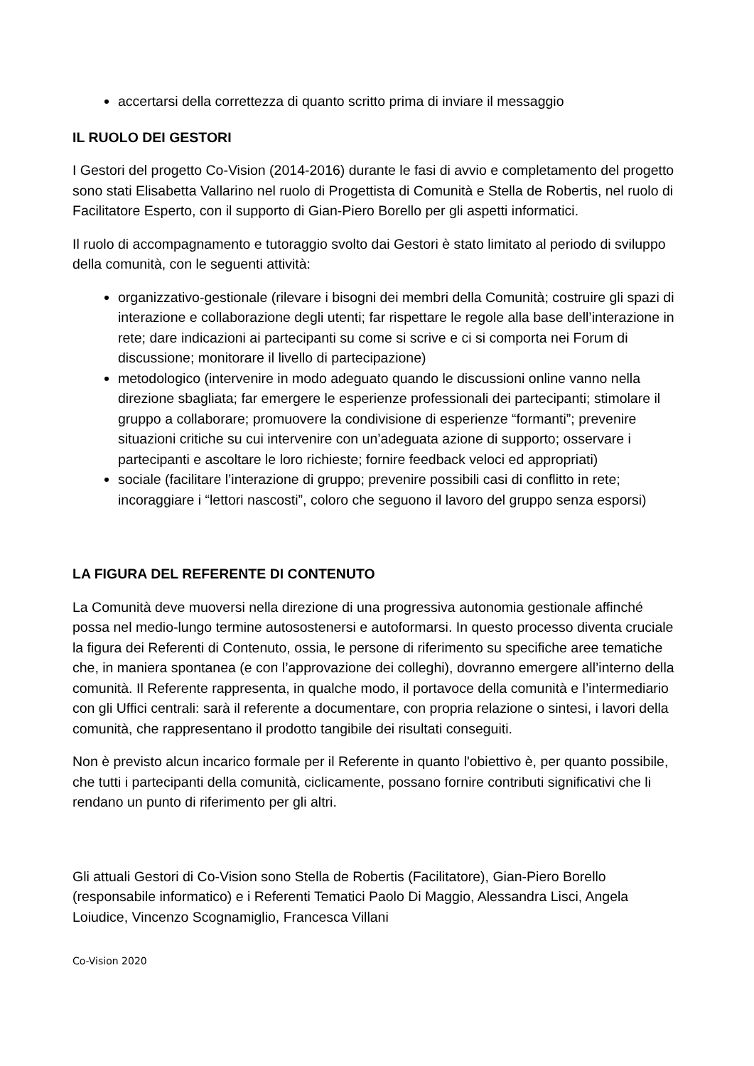accertarsi della correttezza di quanto scritto prima di inviare il messaggio
IL RUOLO DEI GESTORI
I Gestori del progetto Co-Vision (2014-2016) durante le fasi di avvio e completamento del progetto sono stati Elisabetta Vallarino nel ruolo di Progettista di Comunità e Stella de Robertis, nel ruolo di Facilitatore Esperto, con il supporto di Gian-Piero Borello per gli aspetti informatici.
Il ruolo di accompagnamento e tutoraggio svolto dai Gestori è stato limitato al periodo di sviluppo della comunità, con le seguenti attività:
organizzativo-gestionale (rilevare i bisogni dei membri della Comunità; costruire gli spazi di interazione e collaborazione degli utenti; far rispettare le regole alla base dell’interazione in rete; dare indicazioni ai partecipanti su come si scrive e ci si comporta nei Forum di discussione; monitorare il livello di partecipazione)
metodologico (intervenire in modo adeguato quando le discussioni online vanno nella direzione sbagliata; far emergere le esperienze professionali dei partecipanti; stimolare il gruppo a collaborare; promuovere la condivisione di esperienze “formanti”; prevenire situazioni critiche su cui intervenire con un’adeguata azione di supporto; osservare i partecipanti e ascoltare le loro richieste; fornire feedback veloci ed appropriati)
sociale (facilitare l’interazione di gruppo; prevenire possibili casi di conflitto in rete; incoraggiare i “lettori nascosti”, coloro che seguono il lavoro del gruppo senza esporsi)
LA FIGURA DEL REFERENTE DI CONTENUTO
La Comunità deve muoversi nella direzione di una progressiva autonomia gestionale affinché possa nel medio-lungo termine autosostenersi e autoformarsi. In questo processo diventa cruciale la figura dei Referenti di Contenuto, ossia, le persone di riferimento su specifiche aree tematiche che, in maniera spontanea (e con l’approvazione dei colleghi), dovranno emergere all’interno della comunità. Il Referente rappresenta, in qualche modo, il portavoce della comunità e l’intermediario con gli Uffici centrali: sarà il referente a documentare, con propria relazione o sintesi, i lavori della comunità, che rappresentano il prodotto tangibile dei risultati conseguiti.
Non è previsto alcun incarico formale per il Referente in quanto l'obiettivo è, per quanto possibile, che tutti i partecipanti della comunità, ciclicamente, possano fornire contributi significativi che li rendano un punto di riferimento per gli altri.
Gli attuali Gestori di Co-Vision sono Stella de Robertis (Facilitatore), Gian-Piero Borello (responsabile informatico) e i Referenti Tematici Paolo Di Maggio, Alessandra Lisci, Angela Loiudice, Vincenzo Scognamiglio, Francesca Villani
Co-Vision 2020